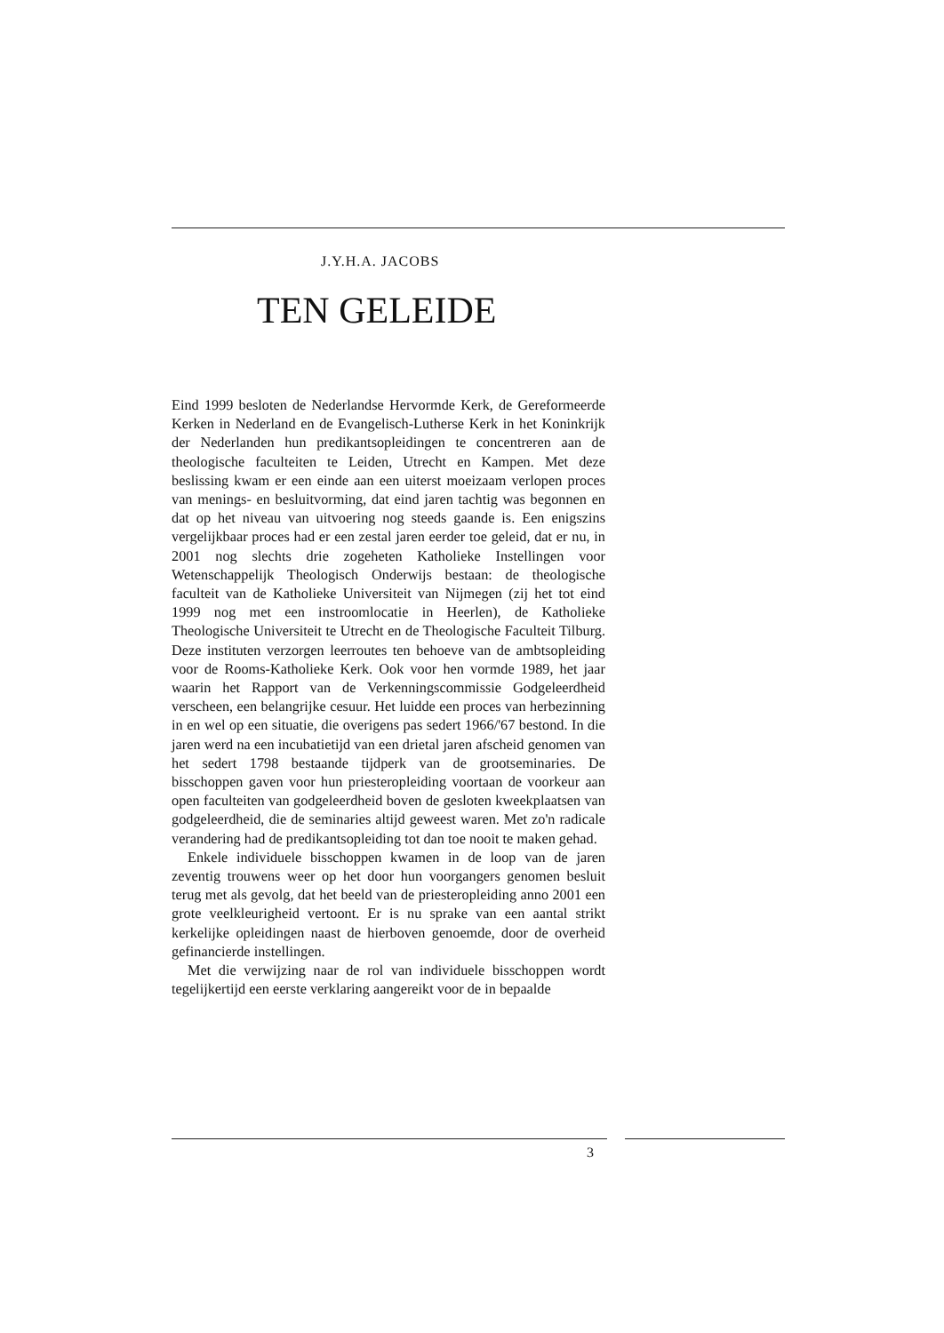J.Y.H.A. JACOBS
TEN GELEIDE
Eind 1999 besloten de Nederlandse Hervormde Kerk, de Gereformeerde Kerken in Nederland en de Evangelisch-Lutherse Kerk in het Koninkrijk der Nederlanden hun predikantsopleidingen te concentreren aan de theologische faculteiten te Leiden, Utrecht en Kampen. Met deze beslissing kwam er een einde aan een uiterst moeizaam verlopen proces van menings- en besluitvorming, dat eind jaren tachtig was begonnen en dat op het niveau van uitvoering nog steeds gaande is. Een enigszins vergelijkbaar proces had er een zestal jaren eerder toe geleid, dat er nu, in 2001 nog slechts drie zogeheten Katholieke Instellingen voor Wetenschappelijk Theologisch Onderwijs bestaan: de theologische faculteit van de Katholieke Universiteit van Nijmegen (zij het tot eind 1999 nog met een instroomlocatie in Heerlen), de Katholieke Theologische Universiteit te Utrecht en de Theologische Faculteit Tilburg. Deze instituten verzorgen leerroutes ten behoeve van de ambtsopleiding voor de Rooms-Katholieke Kerk. Ook voor hen vormde 1989, het jaar waarin het Rapport van de Verkenningscommissie Godgeleerdheid verscheen, een belangrijke cesuur. Het luidde een proces van herbezinning in en wel op een situatie, die overigens pas sedert 1966/'67 bestond. In die jaren werd na een incubatietijd van een drietal jaren afscheid genomen van het sedert 1798 bestaande tijdperk van de grootseminaries. De bisschoppen gaven voor hun priesteropleiding voortaan de voorkeur aan open faculteiten van godgeleerdheid boven de gesloten kweekplaatsen van godgeleerdheid, die de seminaries altijd geweest waren. Met zo'n radicale verandering had de predikantsopleiding tot dan toe nooit te maken gehad.
Enkele individuele bisschoppen kwamen in de loop van de jaren zeventig trouwens weer op het door hun voorgangers genomen besluit terug met als gevolg, dat het beeld van de priesteropleiding anno 2001 een grote veelkleurigheid vertoont. Er is nu sprake van een aantal strikt kerkelijke opleidingen naast de hierboven genoemde, door de overheid gefinancierde instellingen.
Met die verwijzing naar de rol van individuele bisschoppen wordt tegelijkertijd een eerste verklaring aangereikt voor de in bepaalde
3